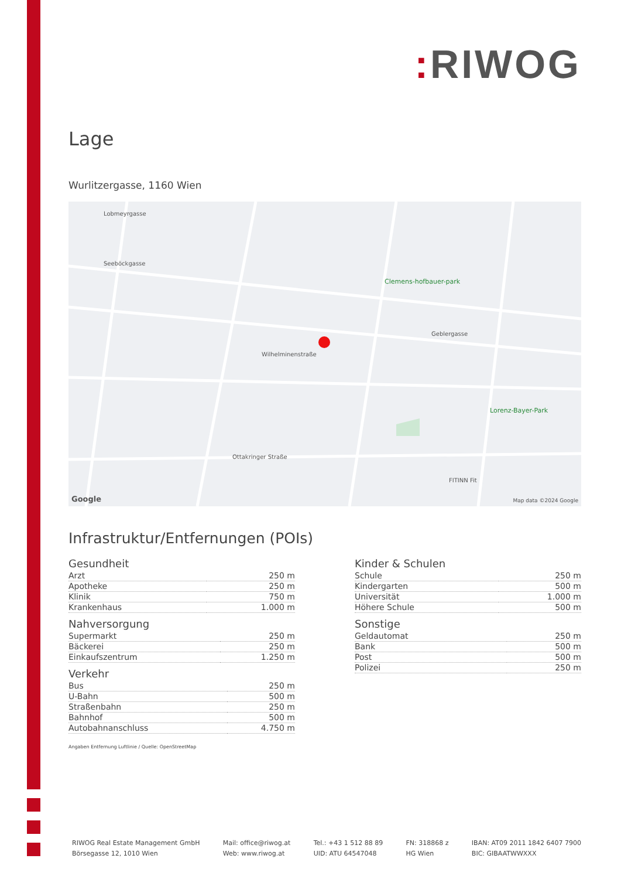: RIWOG
Lage
Wurlitzergasse, 1160 Wien
Lobmeyrgasse
Seeböckgasse
Wilhelminenstraße
Clemens-hofbauer-park
Geblergasse
Lorenz-Bayer-Park
Ottakringer Straße
FITINN Fit
Google Map data ©2024 Google
Infrastruktur/Entfernungen (POIs)
Gesundheit
| Arzt | 250 m |
| Apotheke | 250 m |
| Klinik | 750 m |
| Krankenhaus | 1.000 m |
Nahversorgung
| Supermarkt | 250 m |
| Bäckerei | 250 m |
| Einkaufszentrum | 1.250 m |
Verkehr
| Bus | 250 m |
| U-Bahn | 500 m |
| Straßenbahn | 250 m |
| Bahnhof | 500 m |
| Autobahnanschluss | 4.750 m |
Kinder & Schulen
| Schule | 250 m |
| Kindergarten | 500 m |
| Universität | 1.000 m |
| Höhere Schule | 500 m |
Sonstige
| Geldautomat | 250 m |
| Bank | 500 m |
| Post | 500 m |
| Polizei | 250 m |
Angaben Entfernung Luftlinie / Quelle: OpenStreetMap
RIWOG Real Estate Management GmbH
Börsegasse 12, 1010 Wien
Mail: office@riwog.at
Web: www.riwog.at
Tel.: +43 1 512 88 89
UID: ATU 64547048
FN: 318868 z
HG Wien
IBAN: AT09 2011 1842 6407 7900
BIC: GIBAATWWXXX